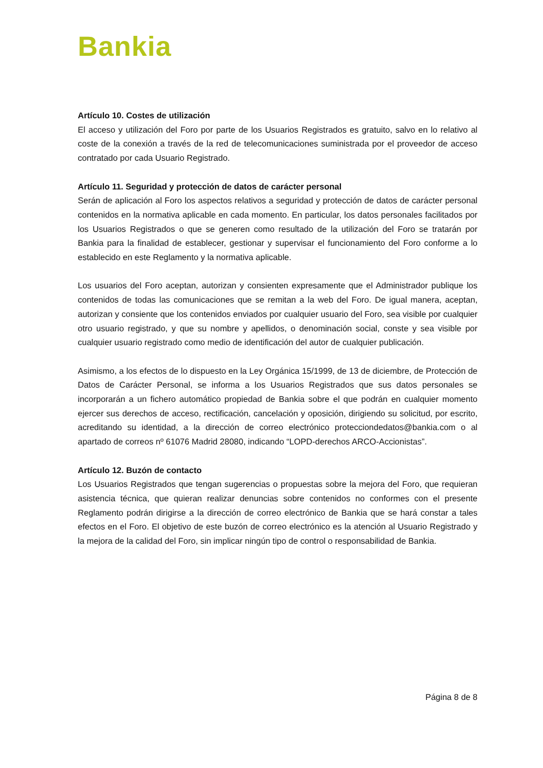Bankia
Artículo 10. Costes de utilización
El acceso y utilización del Foro por parte de los Usuarios Registrados es gratuito, salvo en lo relativo al coste de la conexión a través de la red de telecomunicaciones suministrada por el proveedor de acceso contratado por cada Usuario Registrado.
Artículo 11. Seguridad y protección de datos de carácter personal
Serán de aplicación al Foro los aspectos relativos a seguridad y protección de datos de carácter personal contenidos en la normativa aplicable en cada momento. En particular, los datos personales facilitados por los Usuarios Registrados o que se generen como resultado de la utilización del Foro se tratarán por Bankia para la finalidad de establecer, gestionar y supervisar el funcionamiento del Foro conforme a lo establecido en este Reglamento y la normativa aplicable.
Los usuarios del Foro aceptan, autorizan y consienten expresamente que el Administrador publique los contenidos de todas las comunicaciones que se remitan a la web del Foro. De igual manera, aceptan, autorizan y consiente que los contenidos enviados por cualquier usuario del Foro, sea visible por cualquier otro usuario registrado, y que su nombre y apellidos, o denominación social, conste y sea visible por cualquier usuario registrado como medio de identificación del autor de cualquier publicación.
Asimismo, a los efectos de lo dispuesto en la Ley Orgánica 15/1999, de 13 de diciembre, de Protección de Datos de Carácter Personal, se informa a los Usuarios Registrados que sus datos personales se incorporarán a un fichero automático propiedad de Bankia sobre el que podrán en cualquier momento ejercer sus derechos de acceso, rectificación, cancelación y oposición, dirigiendo su solicitud, por escrito, acreditando su identidad, a la dirección de correo electrónico protecciondedatos@bankia.com o al apartado de correos nº 61076 Madrid 28080, indicando “LOPD-derechos ARCO-Accionistas”.
Artículo 12. Buzón de contacto
Los Usuarios Registrados que tengan sugerencias o propuestas sobre la mejora del Foro, que requieran asistencia técnica, que quieran realizar denuncias sobre contenidos no conformes con el presente Reglamento podrán dirigirse a la dirección de correo electrónico de Bankia que se hará constar a tales efectos en el Foro. El objetivo de este buzón de correo electrónico es la atención al Usuario Registrado y la mejora de la calidad del Foro, sin implicar ningún tipo de control o responsabilidad de Bankia.
Página 8 de 8